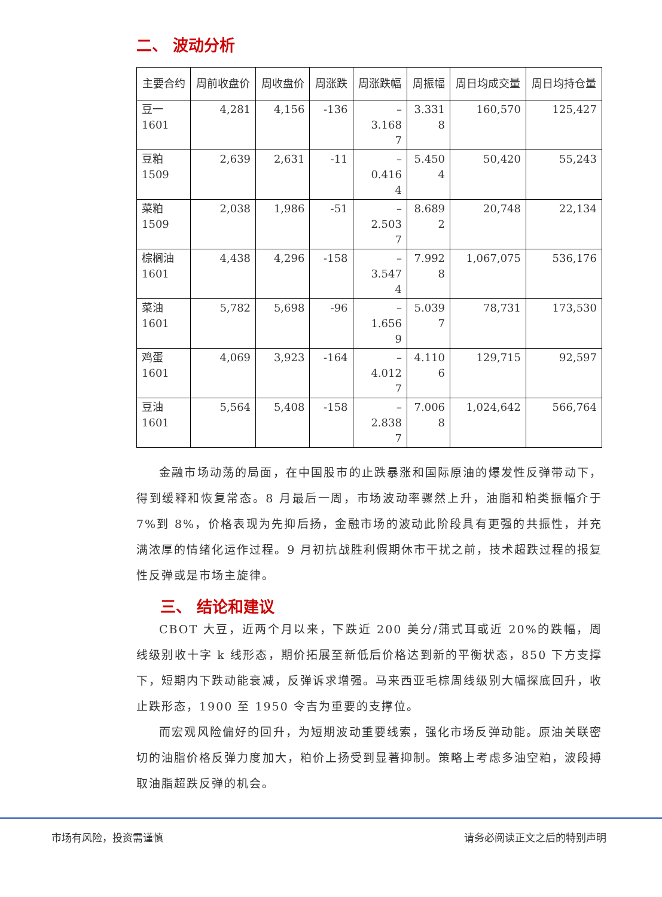二、 波动分析
| 主要合约 | 周前收盘价 | 周收盘价 | 周涨跌 | 周涨跌幅 | 周振幅 | 周日均成交量 | 周日均持仓量 |
| --- | --- | --- | --- | --- | --- | --- | --- |
| 豆一 1601 | 4,281 | 4,156 | -136 | – 3.168 7 | 3.331 8 | 160,570 | 125,427 |
| 豆粕 1509 | 2,639 | 2,631 | -11 | – 0.416 4 | 5.450 4 | 50,420 | 55,243 |
| 菜粕 1509 | 2,038 | 1,986 | -51 | – 2.503 7 | 8.689 2 | 20,748 | 22,134 |
| 棕榈油 1601 | 4,438 | 4,296 | -158 | – 3.547 4 | 7.992 8 | 1,067,075 | 536,176 |
| 菜油 1601 | 5,782 | 5,698 | -96 | – 1.656 9 | 5.039 7 | 78,731 | 173,530 |
| 鸡蛋 1601 | 4,069 | 3,923 | -164 | – 4.012 7 | 4.110 6 | 129,715 | 92,597 |
| 豆油 1601 | 5,564 | 5,408 | -158 | – 2.838 7 | 7.006 8 | 1,024,642 | 566,764 |
金融市场动荡的局面，在中国股市的止跌暴涨和国际原油的爆发性反弹带动下，得到缓释和恢复常态。8 月最后一周，市场波动率骤然上升，油脂和粕类振幅介于 7%到 8%，价格表现为先抑后扬，金融市场的波动此阶段具有更强的共振性，并充满浓厚的情绪化运作过程。9 月初抗战胜利假期休市干扰之前，技术超跌过程的报复性反弹或是市场主旋律。
三、 结论和建议
CBOT 大豆，近两个月以来，下跌近 200 美分/蒲式耳或近 20%的跌幅，周线级别收十字 k 线形态，期价拓展至新低后价格达到新的平衡状态，850 下方支撑下，短期内下跌动能衰减，反弹诉求增强。马来西亚毛棕周线级别大幅探底回升，收止跌形态，1900 至 1950 令吉为重要的支撑位。
而宏观风险偏好的回升，为短期波动重要线索，强化市场反弹动能。原油关联密切的油脂价格反弹力度加大，粕价上扬受到显著抑制。策略上考虑多油空粕，波段搏取油脂超跌反弹的机会。
市场有风险，投资需谨慎 请务必阅读正文之后的特别声明